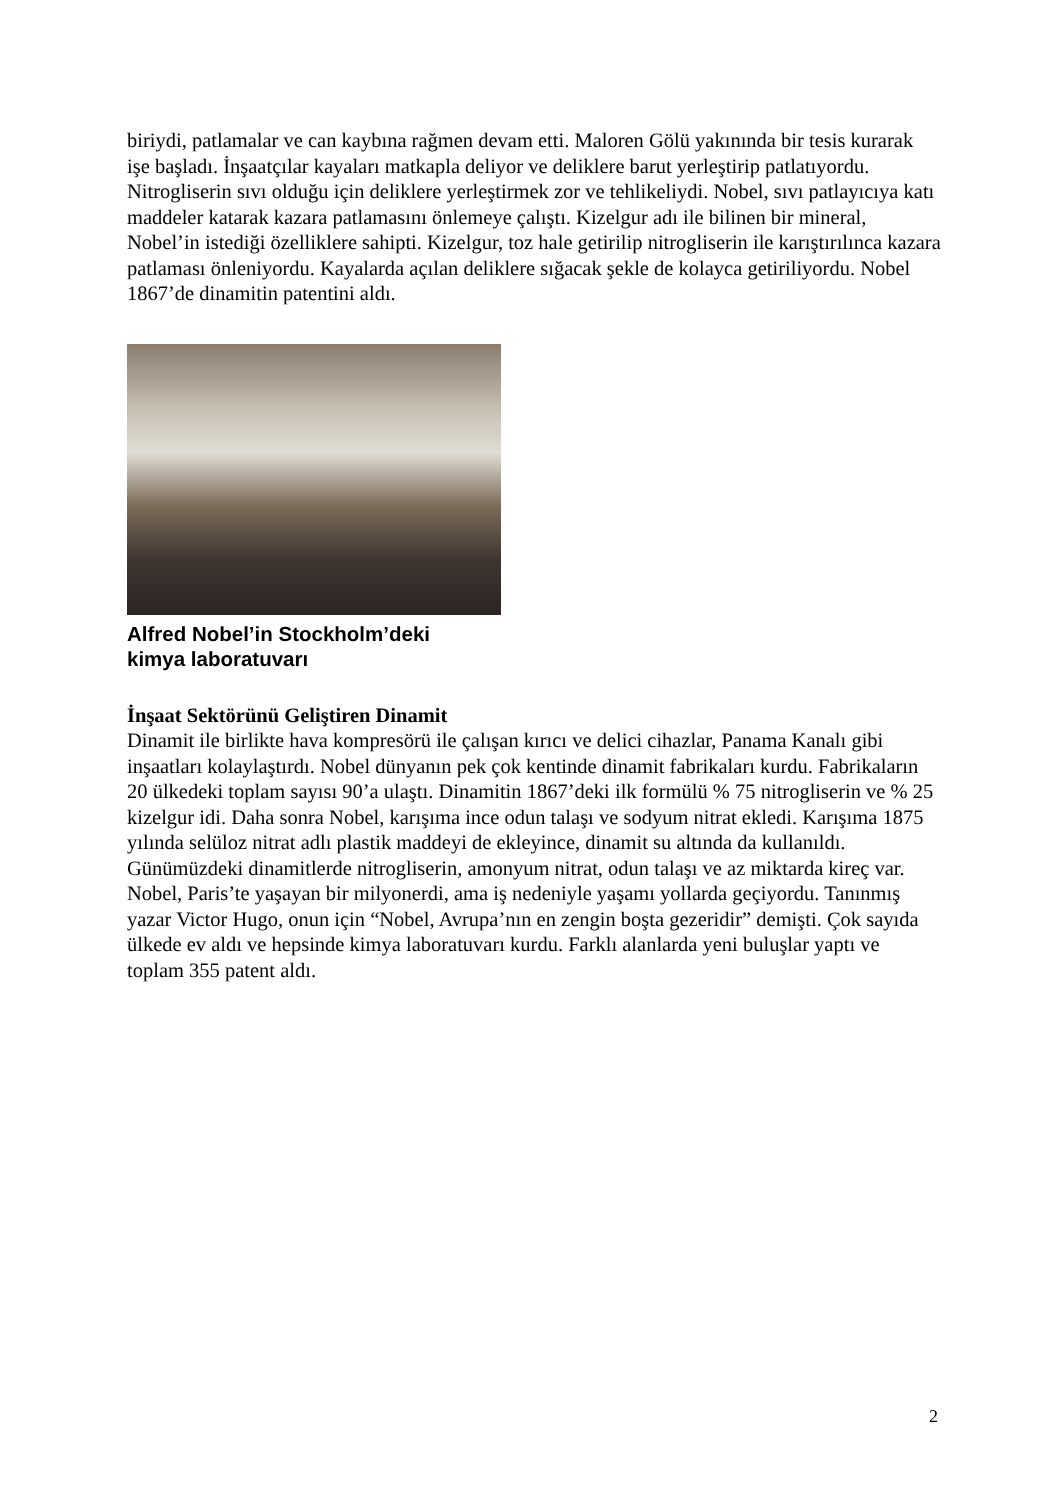biriydi, patlamalar ve can kaybına rağmen devam etti. Maloren Gölü yakınında bir tesis kurarak işe başladı. İnşaatçılar kayaları matkapla deliyor ve deliklere barut yerleştirip patlatıyordu. Nitrogliserin sıvı olduğu için deliklere yerleştirmek zor ve tehlikeliydi. Nobel, sıvı patlayıcıya katı maddeler katarak kazara patlamasını önlemeye çalıştı. Kizelgur adı ile bilinen bir mineral, Nobel’in istediği özelliklere sahipti. Kizelgur, toz hale getirilip nitrogliserin ile karıştırılınca kazara patlaması önleniyordu. Kayalarda açılan deliklere sığacak şekle de kolayca getiriliyordu. Nobel 1867’de dinamitin patentini aldı.
Alfred Nobel’in Stockholm’deki
kimya laboratuvarı
İnşaat Sektörünü Geliştiren Dinamit
Dinamit ile birlikte hava kompresörü ile çalışan kırıcı ve delici cihazlar, Panama Kanalı gibi inşaatları kolaylaştırdı. Nobel dünyanın pek çok kentinde dinamit fabrikaları kurdu. Fabrikaların 20 ülkedeki toplam sayısı 90’a ulaştı. Dinamitin 1867’deki ilk formülü % 75 nitrogliserin ve % 25 kizelgur idi. Daha sonra Nobel, karışıma ince odun talaşı ve sodyum nitrat ekledi. Karışıma 1875 yılında selüloz nitrat adlı plastik maddeyi de ekleyince, dinamit su altında da kullanıldı. Günümüzdeki dinamitlerde nitrogliserin, amonyum nitrat, odun talaşı ve az miktarda kireç var. Nobel, Paris’te yaşayan bir milyonerdi, ama iş nedeniyle yaşamı yollarda geçiyordu. Tanınmış yazar Victor Hugo, onun için “Nobel, Avrupa’nın en zengin boşta gezeridir” demişti. Çok sayıda ülkede ev aldı ve hepsinde kimya laboratuvarı kurdu. Farklı alanlarda yeni buluşlar yaptı ve toplam 355 patent aldı.
2